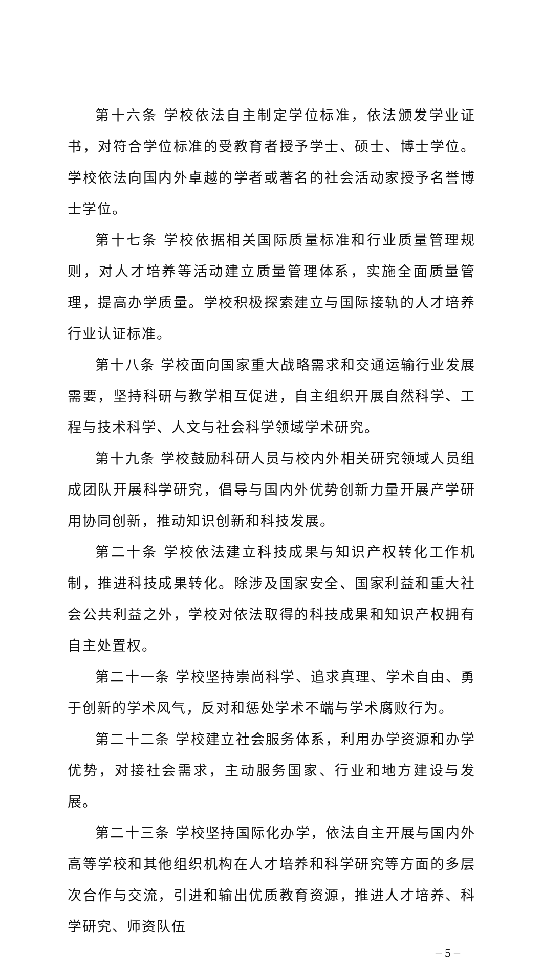第十六条 学校依法自主制定学位标准，依法颁发学业证书，对符合学位标准的受教育者授予学士、硕士、博士学位。学校依法向国内外卓越的学者或著名的社会活动家授予名誉博士学位。
第十七条 学校依据相关国际质量标准和行业质量管理规则，对人才培养等活动建立质量管理体系，实施全面质量管理，提高办学质量。学校积极探索建立与国际接轨的人才培养行业认证标准。
第十八条 学校面向国家重大战略需求和交通运输行业发展需要，坚持科研与教学相互促进，自主组织开展自然科学、工程与技术科学、人文与社会科学领域学术研究。
第十九条 学校鼓励科研人员与校内外相关研究领域人员组成团队开展科学研究，倡导与国内外优势创新力量开展产学研用协同创新，推动知识创新和科技发展。
第二十条 学校依法建立科技成果与知识产权转化工作机制，推进科技成果转化。除涉及国家安全、国家利益和重大社会公共利益之外，学校对依法取得的科技成果和知识产权拥有自主处置权。
第二十一条 学校坚持崇尚科学、追求真理、学术自由、勇于创新的学术风气，反对和惩处学术不端与学术腐败行为。
第二十二条 学校建立社会服务体系，利用办学资源和办学优势，对接社会需求，主动服务国家、行业和地方建设与发展。
第二十三条 学校坚持国际化办学，依法自主开展与国内外高等学校和其他组织机构在人才培养和科学研究等方面的多层次合作与交流，引进和输出优质教育资源，推进人才培养、科学研究、师资队伍
– 5 –